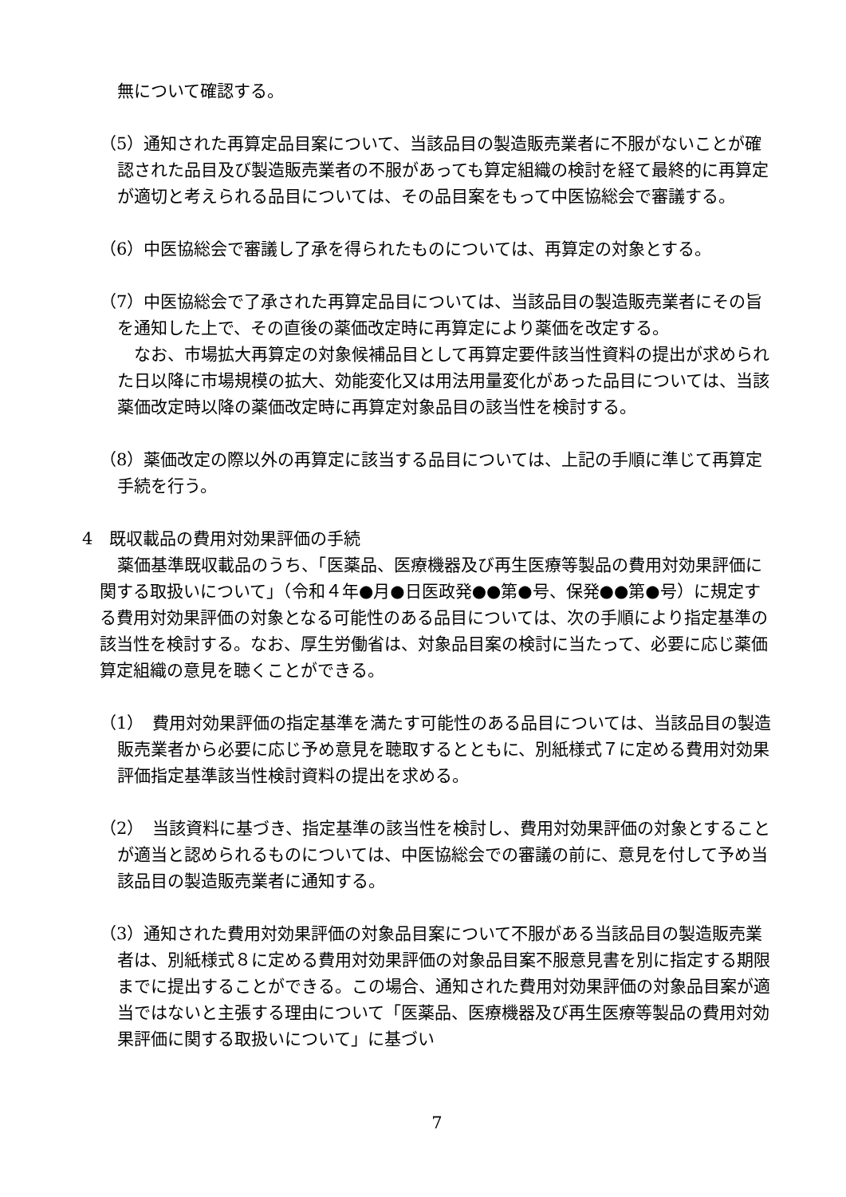無について確認する。
（5）通知された再算定品目案について、当該品目の製造販売業者に不服がないことが確認された品目及び製造販売業者の不服があっても算定組織の検討を経て最終的に再算定が適切と考えられる品目については、その品目案をもって中医協総会で審議する。
（6）中医協総会で審議し了承を得られたものについては、再算定の対象とする。
（7）中医協総会で了承された再算定品目については、当該品目の製造販売業者にその旨を通知した上で、その直後の薬価改定時に再算定により薬価を改定する。
なお、市場拡大再算定の対象候補品目として再算定要件該当性資料の提出が求められた日以降に市場規模の拡大、効能変化又は用法用量変化があった品目については、当該薬価改定時以降の薬価改定時に再算定対象品目の該当性を検討する。
（8）薬価改定の際以外の再算定に該当する品目については、上記の手順に準じて再算定手続を行う。
4　既収載品の費用対効果評価の手続
薬価基準既収載品のうち、「医薬品、医療機器及び再生医療等製品の費用対効果評価に関する取扱いについて」（令和４年●月●日医政発●●第●号、保発●●第●号）に規定する費用対効果評価の対象となる可能性のある品目については、次の手順により指定基準の該当性を検討する。なお、厚生労働省は、対象品目案の検討に当たって、必要に応じ薬価算定組織の意見を聴くことができる。
（1）　費用対効果評価の指定基準を満たす可能性のある品目については、当該品目の製造販売業者から必要に応じ予め意見を聴取するとともに、別紙様式７に定める費用対効果評価指定基準該当性検討資料の提出を求める。
（2）　当該資料に基づき、指定基準の該当性を検討し、費用対効果評価の対象とすることが適当と認められるものについては、中医協総会での審議の前に、意見を付して予め当該品目の製造販売業者に通知する。
（3）通知された費用対効果評価の対象品目案について不服がある当該品目の製造販売業者は、別紙様式８に定める費用対効果評価の対象品目案不服意見書を別に指定する期限までに提出することができる。この場合、通知された費用対効果評価の対象品目案が適当ではないと主張する理由について「医薬品、医療機器及び再生医療等製品の費用対効果評価に関する取扱いについて」に基づい
7